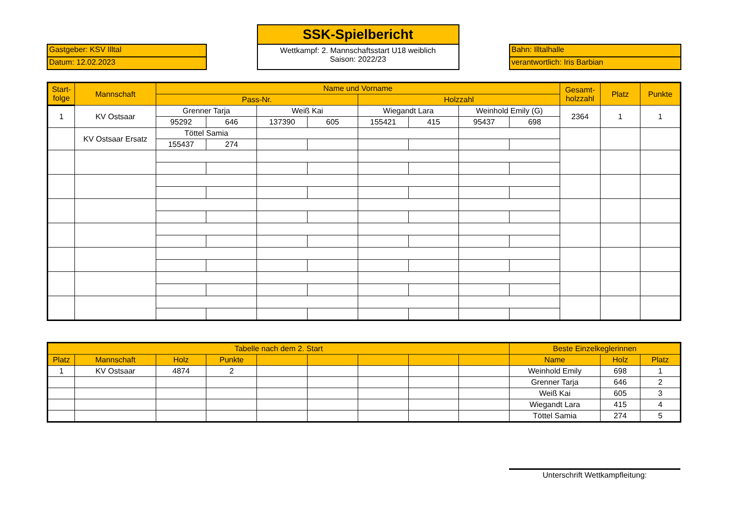Gastgeber: KSV Illtal
Datum: 12.02.2023
SSK-Spielbericht
Wettkampf: 2. Mannschaftsstart U18 weiblich
Saison: 2022/23
Bahn: Illtalhalle
verantwortlich: Iris Barbian
| Start- folge | Mannschaft | Name und Vorname | | | | | | | | Gesamt- holzzahl | Platz | Punkte |
| --- | --- | --- | --- | --- | --- | --- | --- | --- | --- | --- | --- | --- |
| | | Pass-Nr. | | | | Holzzahl | | | | | | |
| 1 | KV Ostsaar | Grenner Tarja | | Weiß Kai | | Wiegandt Lara | | Weinhold Emily (G) | | 2364 | 1 | 1 |
| | | 95292 | 646 | 137390 | 605 | 155421 | 415 | 95437 | 698 | | | |
| | KV Ostsaar Ersatz | Töttel Samia | | | | | | | | | | |
| | | 155437 | 274 | | | | | | | | | |
| Tabelle nach dem 2. Start | | | | | | | | | Beste Einzelkeglerinnen | | |
| --- | --- | --- | --- | --- | --- | --- | --- | --- | --- | --- | --- |
| Platz | Mannschaft | Holz | Punkte | | | | | | Name | Holz | Platz |
| 1 | KV Ostsaar | 4874 | 2 | | | | | | Weinhold Emily | 698 | 1 |
| | | | | | | | | | Grenner Tarja | 646 | 2 |
| | | | | | | | | | Weiß Kai | 605 | 3 |
| | | | | | | | | | Wiegandt Lara | 415 | 4 |
| | | | | | | | | | Töttel Samia | 274 | 5 |
Unterschrift Wettkampfleitung: